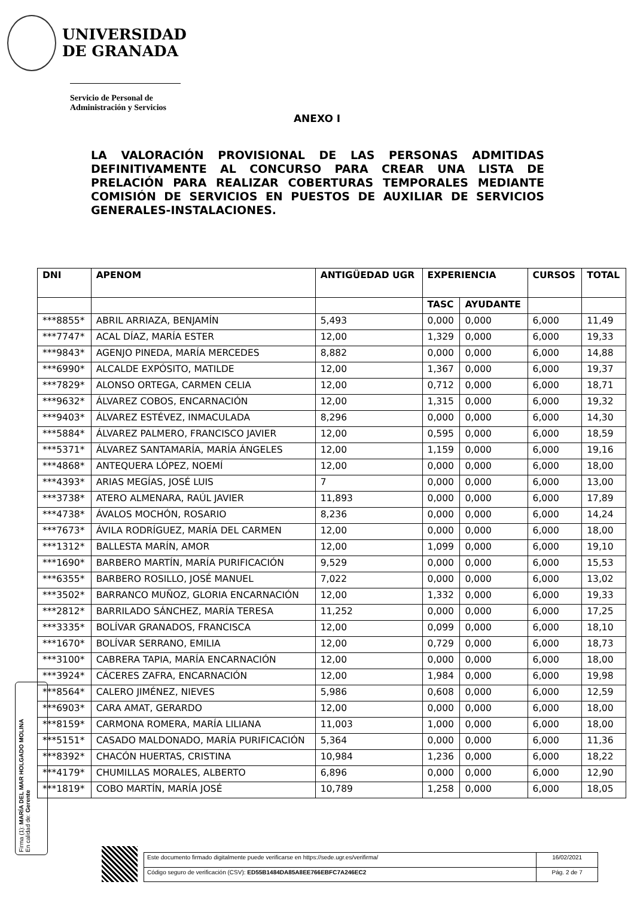UNIVERSIDAD
DE GRANADA
Servicio de Personal de
Administración y Servicios
ANEXO I
LA VALORACIÓN PROVISIONAL DE LAS PERSONAS ADMITIDAS DEFINITIVAMENTE AL CONCURSO PARA CREAR UNA LISTA DE PRELACIÓN PARA REALIZAR COBERTURAS TEMPORALES MEDIANTE COMISIÓN DE SERVICIOS EN PUESTOS DE AUXILIAR DE SERVICIOS GENERALES-INSTALACIONES.
| DNI | APENOM | ANTIGÜEDAD UGR | EXPERIENCIA | | CURSOS | TOTAL |
| --- | --- | --- | --- | --- | --- | --- |
| | | | TASC | AYUDANTE | | |
| ***8855* | ABRIL ARRIAZA, BENJAMÍN | 5,493 | 0,000 | 0,000 | 6,000 | 11,49 |
| ***7747* | ACAL DÍAZ, MARÍA ESTER | 12,00 | 1,329 | 0,000 | 6,000 | 19,33 |
| ***9843* | AGENJO PINEDA, MARÍA MERCEDES | 8,882 | 0,000 | 0,000 | 6,000 | 14,88 |
| ***6990* | ALCALDE EXPÓSITO, MATILDE | 12,00 | 1,367 | 0,000 | 6,000 | 19,37 |
| ***7829* | ALONSO ORTEGA, CARMEN CELIA | 12,00 | 0,712 | 0,000 | 6,000 | 18,71 |
| ***9632* | ÁLVAREZ COBOS, ENCARNACIÓN | 12,00 | 1,315 | 0,000 | 6,000 | 19,32 |
| ***9403* | ÁLVAREZ ESTÉVEZ, INMACULADA | 8,296 | 0,000 | 0,000 | 6,000 | 14,30 |
| ***5884* | ÁLVAREZ PALMERO, FRANCISCO JAVIER | 12,00 | 0,595 | 0,000 | 6,000 | 18,59 |
| ***5371* | ÁLVAREZ SANTAMARÍA, MARÍA ÁNGELES | 12,00 | 1,159 | 0,000 | 6,000 | 19,16 |
| ***4868* | ANTEQUERA LÓPEZ, NOEMÍ | 12,00 | 0,000 | 0,000 | 6,000 | 18,00 |
| ***4393* | ARIAS MEGÍAS, JOSÉ LUIS | 7 | 0,000 | 0,000 | 6,000 | 13,00 |
| ***3738* | ATERO ALMENARA, RAÚL JAVIER | 11,893 | 0,000 | 0,000 | 6,000 | 17,89 |
| ***4738* | ÁVALOS MOCHÓN, ROSARIO | 8,236 | 0,000 | 0,000 | 6,000 | 14,24 |
| ***7673* | ÁVILA RODRÍGUEZ, MARÍA DEL CARMEN | 12,00 | 0,000 | 0,000 | 6,000 | 18,00 |
| ***1312* | BALLESTA MARÍN, AMOR | 12,00 | 1,099 | 0,000 | 6,000 | 19,10 |
| ***1690* | BARBERO MARTÍN, MARÍA PURIFICACIÓN | 9,529 | 0,000 | 0,000 | 6,000 | 15,53 |
| ***6355* | BARBERO ROSILLO, JOSÉ MANUEL | 7,022 | 0,000 | 0,000 | 6,000 | 13,02 |
| ***3502* | BARRANCO MUÑOZ, GLORIA ENCARNACIÓN | 12,00 | 1,332 | 0,000 | 6,000 | 19,33 |
| ***2812* | BARRILADO SÁNCHEZ, MARÍA TERESA | 11,252 | 0,000 | 0,000 | 6,000 | 17,25 |
| ***3335* | BOLÍVAR GRANADOS, FRANCISCA | 12,00 | 0,099 | 0,000 | 6,000 | 18,10 |
| ***1670* | BOLÍVAR SERRANO, EMILIA | 12,00 | 0,729 | 0,000 | 6,000 | 18,73 |
| ***3100* | CABRERA TAPIA, MARÍA ENCARNACIÓN | 12,00 | 0,000 | 0,000 | 6,000 | 18,00 |
| ***3924* | CÁCERES ZAFRA, ENCARNACIÓN | 12,00 | 1,984 | 0,000 | 6,000 | 19,98 |
| ***8564* | CALERO JIMÉNEZ, NIEVES | 5,986 | 0,608 | 0,000 | 6,000 | 12,59 |
| ***6903* | CARA AMAT, GERARDO | 12,00 | 0,000 | 0,000 | 6,000 | 18,00 |
| ***8159* | CARMONA ROMERA, MARÍA LILIANA | 11,003 | 1,000 | 0,000 | 6,000 | 18,00 |
| ***5151* | CASADO MALDONADO, MARÍA PURIFICACIÓN | 5,364 | 0,000 | 0,000 | 6,000 | 11,36 |
| ***8392* | CHACÓN HUERTAS, CRISTINA | 10,984 | 1,236 | 0,000 | 6,000 | 18,22 |
| ***4179* | CHUMILLAS MORALES, ALBERTO | 6,896 | 0,000 | 0,000 | 6,000 | 12,90 |
| ***1819* | COBO MARTÍN, MARÍA JOSÉ | 10,789 | 1,258 | 0,000 | 6,000 | 18,05 |
Firma (1): MARÍA DEL MAR HOLGADO MOLINA
En calidad de: Gerente
| Este documento firmado digitalmente puede verificarse en https://sede.ugr.es/verifirma/ | 16/02/2021 |
| Código seguro de verificación (CSV): ED55B1484DA85A8EE766EBFC7A246EC2 | Pág. 2 de 7 |